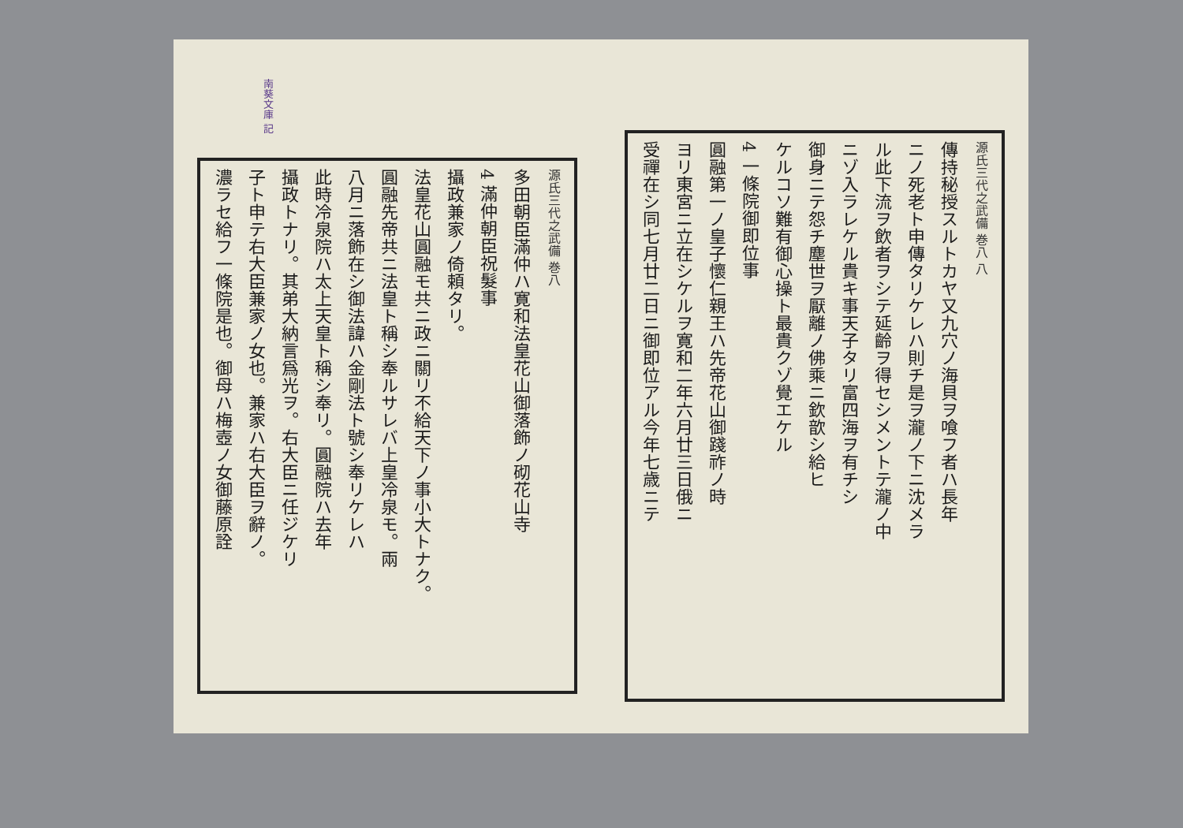南葵文庫 記
源氏三代之武備 巻八
多田朝臣滿仲ハ寛和法皇花山御落飾ノ砌花山寺
4 滿仲朝臣祝髮事
攝政兼家ノ倚頼タリ。
法皇花山圓融モ共ニ政ニ關リ不給天下ノ事小大トナク。
圓融先帝共ニ法皇ト稱シ奉ルサレバ上皇冷泉モ。兩
八月ニ落飾在シ御法諱ハ金剛法ト號シ奉リケレハ
此時冷泉院ハ太上天皇ト稱シ奉リ。圓融院ハ去年
攝政トナリ。其弟大納言爲光ヲ。右大臣ニ任ジケリ
子ト申テ右大臣兼家ノ女也。兼家ハ右大臣ヲ辭ノ。
濃ラセ給フ一條院是也。御母ハ梅壺ノ女御藤原詮
源氏三代之武備 巻八 八
傳持秘授スルトカヤ又九穴ノ海貝ヲ喰フ者ハ長年
ニノ死老ト申傳タリケレハ則チ是ヲ瀧ノ下ニ沈メラ
ル此下流ヲ飲者ヲシテ延齡ヲ得セシメントテ瀧ノ中
ニゾ入ラレケル貴キ事天子タリ富四海ヲ有チシ
御身ニテ怨チ塵世ヲ厭離ノ佛乘ニ欽歆シ給ヒ
ケルコソ難有御心操ト最貴クゾ覺エケル
4 一條院御即位事
圓融第一ノ皇子懷仁親王ハ先帝花山御踐祚ノ時
ヨリ東宮ニ立在シケルヲ寛和二年六月廿三日俄ニ
受禪在シ同七月廿二日ニ御即位アル今年七歳ニテ